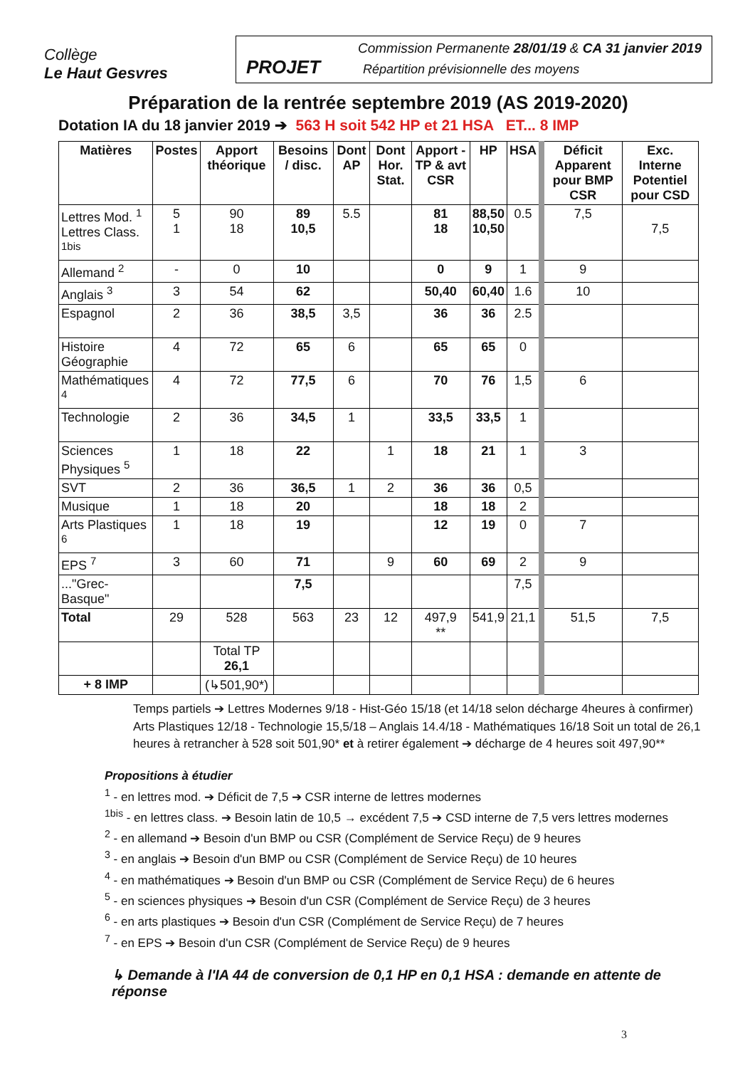Collège
Le Haut Gesvres
Commission Permanente 28/01/19 & CA 31 janvier 2019
PROJET Répartition prévisionnelle des moyens
Préparation de la rentrée septembre 2019 (AS 2019-2020)
Dotation IA du 18 janvier 2019 ➔ 563 H soit 542 HP et 21 HSA ET... 8 IMP
| Matières | Postes | Apport théorique | Besoins / disc. | Dont AP | Dont Hor. Stat. | Apport - TP & avt CSR | HP | HSA | Déficit Apparent pour BMP CSR | Exc. Interne Potentiel pour CSD |
| --- | --- | --- | --- | --- | --- | --- | --- | --- | --- | --- |
| Lettres Mod. <sup>1</sup> Lettres Class. <sup>1bis</sup> | 5 1 | 90 18 | 89 10,5 | 5.5 | | 81 18 | 88,50 10,50 | 0.5 | 7,5 | 7,5 |
| Allemand <sup>2</sup> | - | 0 | 10 | | | 0 | 9 | 1 | 9 | |
| Anglais <sup>3</sup> | 3 | 54 | 62 | | | 50,40 | 60,40 | 1.6 | 10 | |
| Espagnol | 2 | 36 | 38,5 | 3,5 | | 36 | 36 | 2.5 | | |
| Histoire Géographie | 4 | 72 | 65 | 6 | | 65 | 65 | 0 | | |
| Mathématiques <sup>4</sup> | 4 | 72 | 77,5 | 6 | | 70 | 76 | 1,5 | 6 | |
| Technologie | 2 | 36 | 34,5 | 1 | | 33,5 | 33,5 | 1 | | |
| Sciences Physiques <sup>5</sup> | 1 | 18 | 22 | | 1 | 18 | 21 | 1 | 3 | |
| SVT | 2 | 36 | 36,5 | 1 | 2 | 36 | 36 | 0,5 | | |
| Musique | 1 | 18 | 20 | | | 18 | 18 | 2 | | |
| Arts Plastiques <sup>6</sup> | 1 | 18 | 19 | | | 12 | 19 | 0 | 7 | |
| EPS <sup>7</sup> | 3 | 60 | 71 | | 9 | 60 | 69 | 2 | 9 | |
| ..."Grec-Basque" | | | 7,5 | | | | | 7,5 | | |
| Total | 29 | 528 | 563 | 23 | 12 | 497,9 ** | 541,9 | 21,1 | 51,5 | 7,5 |
| | | Total TP 26,1 | | | | | | | | |
| + 8 IMP | | (↳501,90*) | | | | | | | | |
Temps partiels ➔ Lettres Modernes 9/18 - Hist-Géo 15/18 (et 14/18 selon décharge 4heures à confirmer)
Arts Plastiques 12/18 - Technologie 15,5/18 – Anglais 14.4/18 - Mathématiques 16/18 Soit un total de 26,1 heures à retrancher à 528 soit 501,90* et à retirer également ➔ décharge de 4 heures soit 497,90**
Propositions à étudier
<sup>1</sup> - en lettres mod. ➔ Déficit de 7,5 ➔ CSR interne de lettres modernes
<sup>1bis</sup> - en lettres class. ➔ Besoin latin de 10,5 → excédent 7,5 ➔ CSD interne de 7,5 vers lettres modernes
<sup>2</sup> - en allemand ➔ Besoin d'un BMP ou CSR (Complément de Service Reçu) de 9 heures
<sup>3</sup> - en anglais ➔ Besoin d'un BMP ou CSR (Complément de Service Reçu) de 10 heures
<sup>4</sup> - en mathématiques ➔ Besoin d'un BMP ou CSR (Complément de Service Reçu) de 6 heures
<sup>5</sup> - en sciences physiques ➔ Besoin d'un CSR (Complément de Service Reçu) de 3 heures
<sup>6</sup> - en arts plastiques ➔ Besoin d'un CSR (Complément de Service Reçu) de 7 heures
<sup>7</sup> - en EPS ➔ Besoin d'un CSR (Complément de Service Reçu) de 9 heures
↳ Demande à l'IA 44 de conversion de 0,1 HP en 0,1 HSA : demande en attente de réponse
3